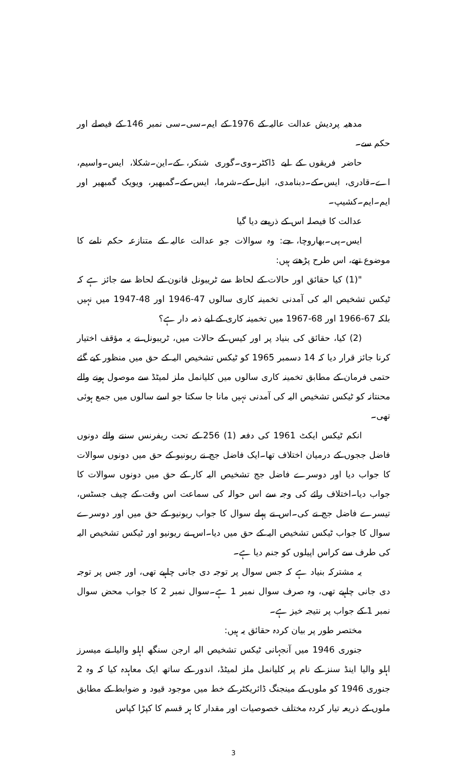مدھیہ پردیش عدالت عالیہ کے 1976 کے ایم۔سی۔سی نمبر 146 کے فیصلے اور حکم سے۔
حاضر فریقوں کے لیے ڈاکٹر۔وی۔گوری شنکر، کے۔این۔شکلا، ایس۔واسیم، اے۔قادری، ایس۔کے۔دبنامدی، انیل۔کے۔شرما، ایس۔کے۔گمبھیر، ویویک گمبھیر اور ایم۔ایم۔کشیپ۔
عدالت کا فیصلہ اس کے ذریعے دیا گیا
ایس۔پی۔بھاروچا، جے: وہ سوالات جو عدالت عالیہ کے متنازعہ حکم نامے کا موضوع تھے، اس طرح پڑھتے ہیں:
"(1) کیا حقائق اور حالات کے لحاظ سے ٹریبونل قانون کے لحاظ سے جائز ہے کہ ٹیکس تشخیص الیہ کی آمدنی تخمینہ کاری سالوں 47-1946 اور 48-1947 میں نہیں بلکہ 67-1966 اور 68-1967 میں تخمینہ کاری کے لیے ذمہ دار ہے؟
(2) کیا، حقائق کی بنیاد پر اور کیس کے حالات میں، ٹریبونل نے یہ مؤقف اختیار کرنا جائز قرار دیا کہ 14 دسمبر 1965 کو ٹیکس تشخیص الیہ کے حق میں منظور کیے گئے حتمی فرمان کے مطابق تخمینہ کاری سالوں میں کلیانمل ملز لمیٹڈ سے موصول ہونے والے محنتانہ کو ٹیکس تشخیص الیہ کی آمدنی نہیں مانا جا سکتا جو اسے سالوں میں جمع ہوئی تھی۔
انکم ٹیکس ایکٹ 1961 کی دفعہ (1) 256 کے تحت ریفرنس سننے والے دونوں فاضل ججوں کے درمیان اختلاف تھا۔ایک فاضل جج نے ریونیو کے حق میں دونوں سوالات کا جواب دیا اور دوسرے فاضل جج تشخیص الیہ کار کے حق میں دونوں سوالات کا جواب دیا۔اختلاف رائے کی وجہ سے اس حوالہ کی سماعت اس وقت کے چیف جسٹس، تیسرے فاضل جج نے کی۔اس نے پہلے سوال کا جواب ریونیو کے حق میں اور دوسرے سوال کا جواب ٹیکس تشخیص الیہ کے حق میں دیا۔اس نے ریونیو اور ٹیکس تشخیص الیہ کی طرف سے کراس اپیلوں کو جنم دیا ہے۔
یہ مشترکہ بنیاد ہے کہ جس سوال پر توجہ دی جانی چاہیے تھی، اور جس پر توجہ دی جانی چاہیے تھی، وہ صرف سوال نمبر 1 ہے۔سوال نمبر 2 کا جواب محض سوال نمبر 1 کے جواب پر نتیجہ خیز ہے۔
مختصر طور پر بیان کردہ حقائق یہ ہیں:
جنوری 1946 میں آنجہانی ٹیکس تشخیص الیہ ارجن سنگھ اہلو والیا نے میسرز اہلو والیا اینڈ سنز کے نام پر کلیانمل ملز لمیٹڈ، اندور کے ساتھ ایک معاہدہ کیا کہ وہ 2 جنوری 1946 کو ملوں کے مینجنگ ڈائریکٹر کے خط میں موجود قیود و ضوابط کے مطابق ملوں کے ذریعہ تیار کردہ مختلف خصوصیات اور مقدار کا ہر قسم کا کپڑا کپاس
3